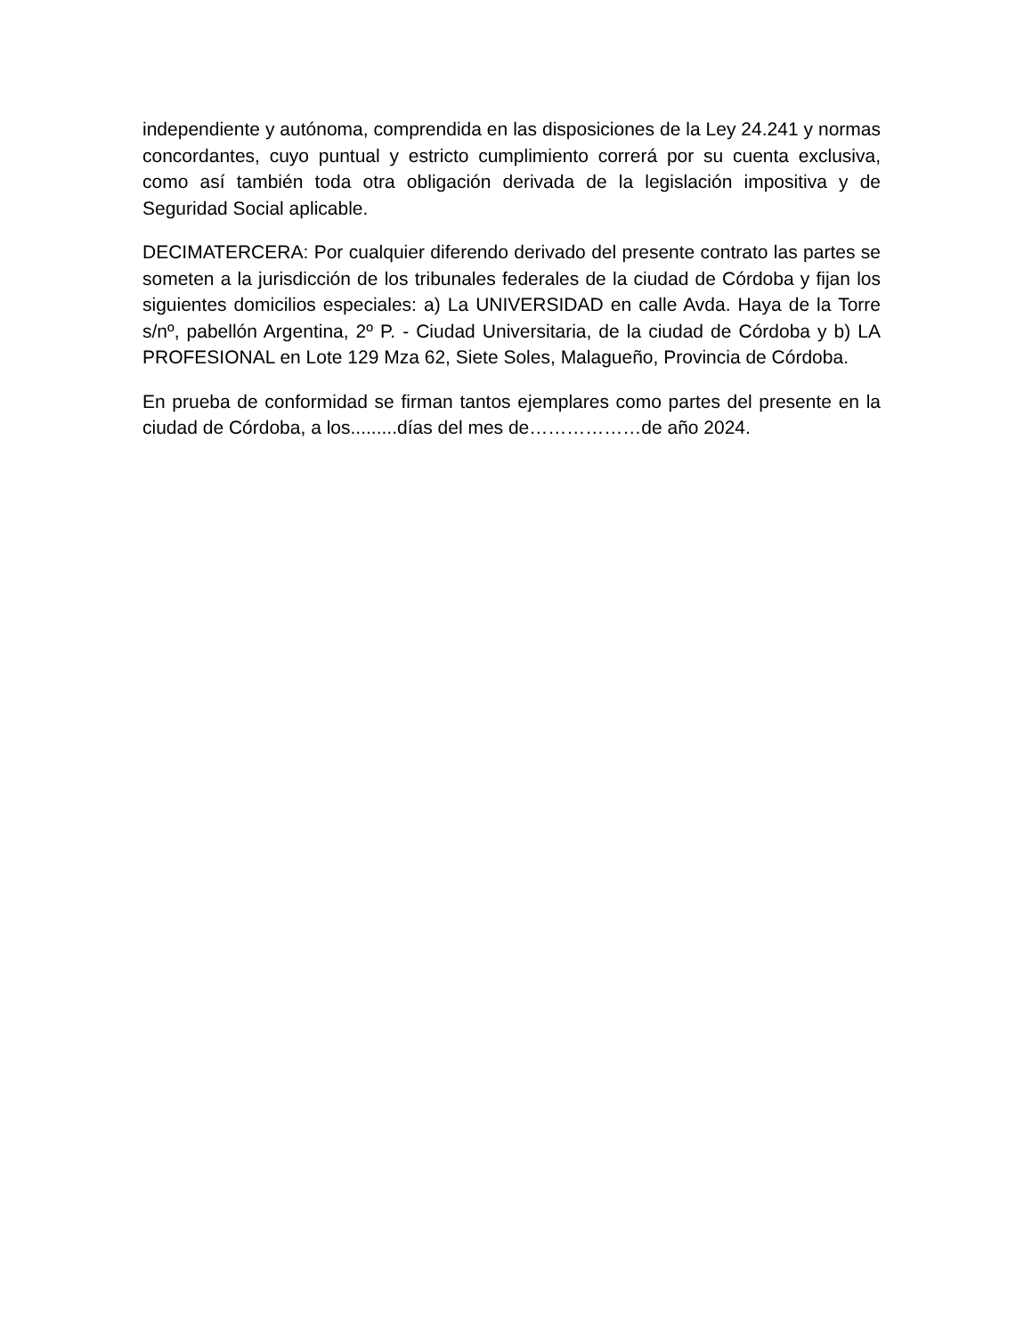independiente y autónoma, comprendida en las disposiciones de la Ley 24.241 y normas concordantes, cuyo puntual y estricto cumplimiento correrá por su cuenta exclusiva, como así también toda otra obligación derivada de la legislación impositiva y de Seguridad Social aplicable.
DECIMATERCERA: Por cualquier diferendo derivado del presente contrato las partes se someten a la jurisdicción de los tribunales federales de la ciudad de Córdoba y fijan los siguientes domicilios especiales: a) La UNIVERSIDAD en calle Avda. Haya de la Torre s/nº, pabellón Argentina, 2º P. - Ciudad Universitaria, de la ciudad de Córdoba y b) LA PROFESIONAL en Lote 129 Mza 62, Siete Soles, Malagueño, Provincia de Córdoba.
En prueba de conformidad se firman tantos ejemplares como partes del presente en la ciudad de Córdoba, a los.........días del mes de………………de año 2024.